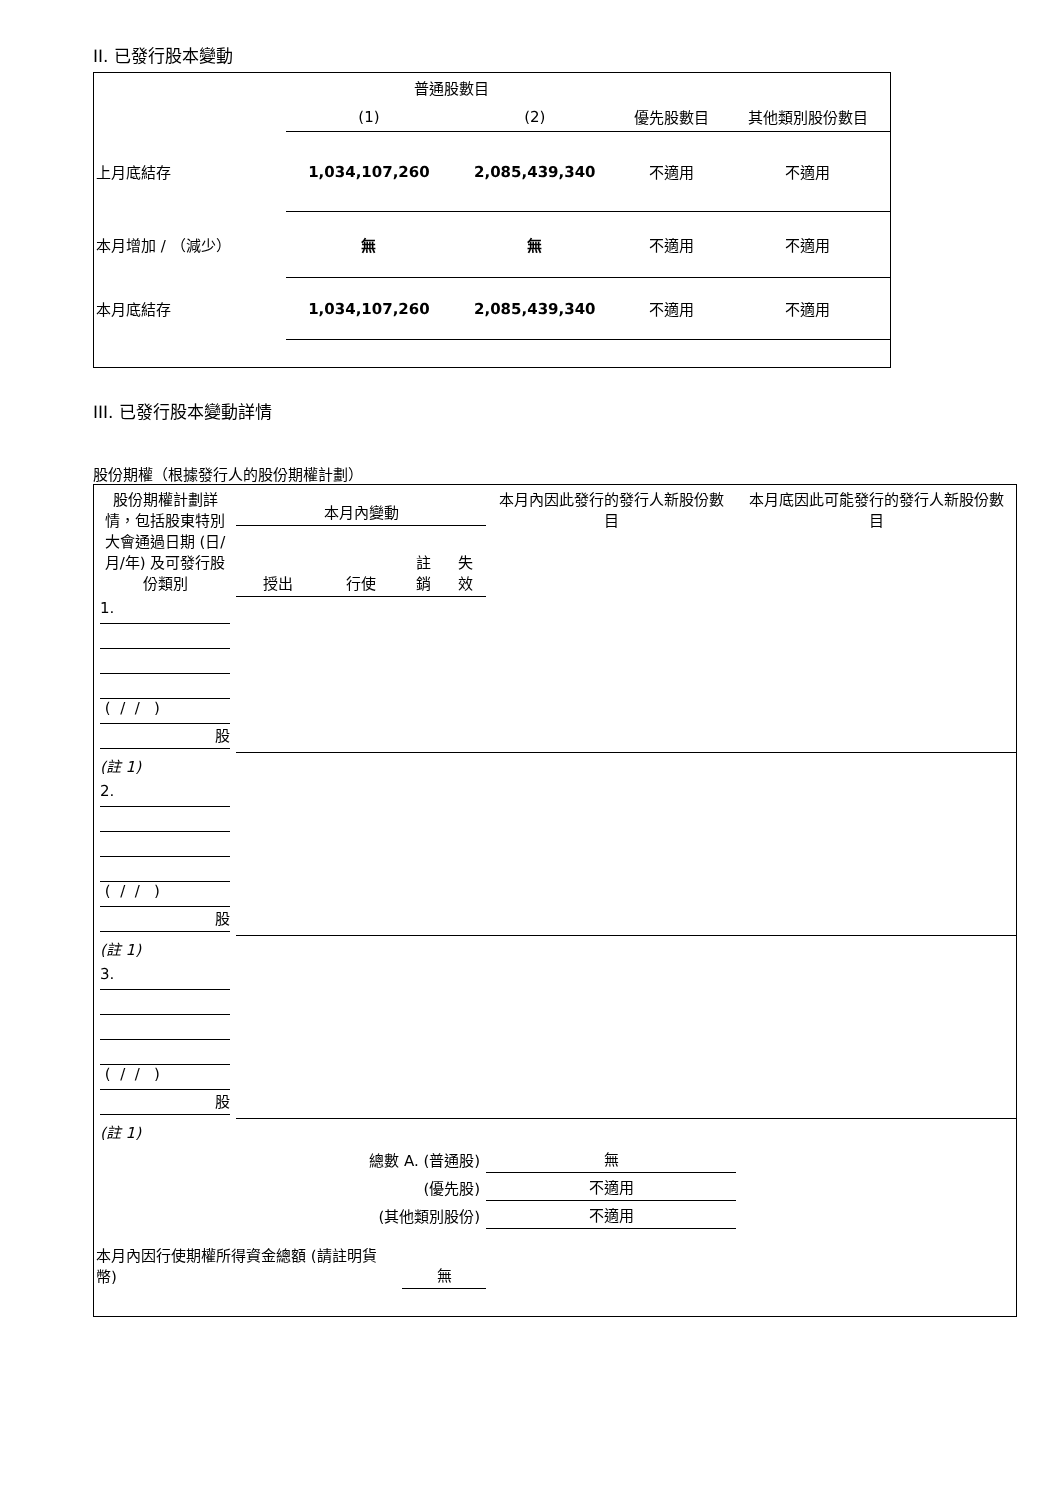II. 已發行股本變動
| | 普通股數目 | | | |
| | (1) | (2) | 優先股數目 | 其他類別股份數目 |
| 上月底結存 | 1,034,107,260 | 2,085,439,340 | 不適用 | 不適用 |
| 本月增加 / （減少） | 無 | 無 | 不適用 | 不適用 |
| 本月底結存 | 1,034,107,260 | 2,085,439,340 | 不適用 | 不適用 |
III. 已發行股本變動詳情
股份期權（根據發行人的股份期權計劃）
| 股份期權計劃詳情，包括股東特別大會通過日期 (日/月/年) 及可發行股份類別 | 本月內變動 | | | | 本月內因此發行的發行人新股份數目 | 本月底因此可能發行的發行人新股份數目 |
| | 授出 | 行使 | 註銷 | 失效 | | |
| 1. ( / / ) 股 | | | | | | |
| (註 1) | | | | | | |
| 2. ( / / ) 股 | | | | | | |
| (註 1) | | | | | | |
| 3. ( / / ) 股 | | | | | | |
| (註 1) | | | | | | |
| 總數 A. (普通股) | | | | | 無 | |
| (優先股) | | | | | 不適用 | |
| (其他類別股份) | | | | | 不適用 | |
| 本月內因行使期權所得資金總額 (請註明貨幣) | | | 無 | | | |